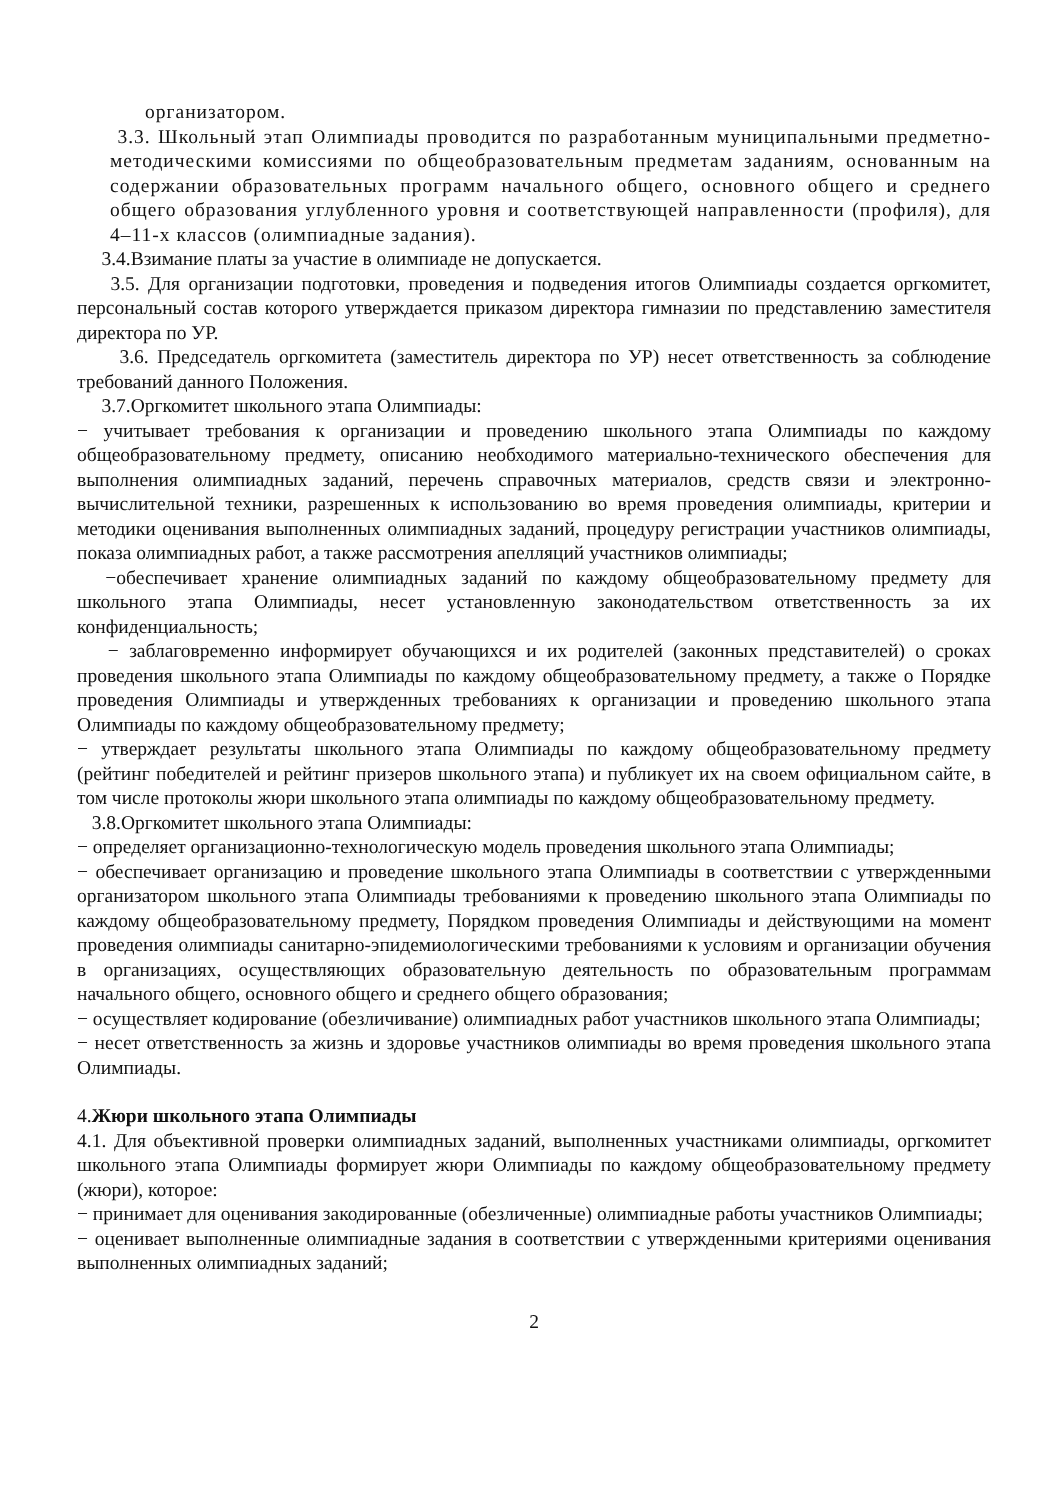организатором.
3.3. Школьный этап Олимпиады проводится по разработанным муниципальными предметно-методическими комиссиями по общеобразовательным предметам заданиям, основанным на содержании образовательных программ начального общего, основного общего и среднего общего образования углубленного уровня и соответствующей направленности (профиля), для 4–11-х классов (олимпиадные задания).
3.4.Взимание платы за участие в олимпиаде не допускается.
3.5. Для организации подготовки, проведения и подведения итогов Олимпиады создается оргкомитет, персональный состав которого утверждается приказом директора гимназии по представлению заместителя директора по УР.
3.6. Председатель оргкомитета (заместитель директора по УР) несет ответственность за соблюдение требований данного Положения.
3.7.Оргкомитет школьного этапа Олимпиады:
− учитывает требования к организации и проведению школьного этапа Олимпиады по каждому общеобразовательному предмету, описанию необходимого материально-технического обеспечения для выполнения олимпиадных заданий, перечень справочных материалов, средств связи и электронно-вычислительной техники, разрешенных к использованию во время проведения олимпиады, критерии и методики оценивания выполненных олимпиадных заданий, процедуру регистрации участников олимпиады, показа олимпиадных работ, а также рассмотрения апелляций участников олимпиады;
−обеспечивает хранение олимпиадных заданий по каждому общеобразовательному предмету для школьного этапа Олимпиады, несет установленную законодательством ответственность за их конфиденциальность;
− заблаговременно информирует обучающихся и их родителей (законных представителей) о сроках проведения школьного этапа Олимпиады по каждому общеобразовательному предмету, а также о Порядке проведения Олимпиады и утвержденных требованиях к организации и проведению школьного этапа Олимпиады по каждому общеобразовательному предмету;
− утверждает результаты школьного этапа Олимпиады по каждому общеобразовательному предмету (рейтинг победителей и рейтинг призеров школьного этапа) и публикует их на своем официальном сайте, в том числе протоколы жюри школьного этапа олимпиады по каждому общеобразовательному предмету.
3.8.Оргкомитет школьного этапа Олимпиады:
− определяет организационно-технологическую модель проведения школьного этапа Олимпиады;
− обеспечивает организацию и проведение школьного этапа Олимпиады в соответствии с утвержденными организатором школьного этапа Олимпиады требованиями к проведению школьного этапа Олимпиады по каждому общеобразовательному предмету, Порядком проведения Олимпиады и действующими на момент проведения олимпиады санитарно-эпидемиологическими требованиями к условиям и организации обучения в организациях, осуществляющих образовательную деятельность по образовательным программам начального общего, основного общего и среднего общего образования;
− осуществляет кодирование (обезличивание) олимпиадных работ участников школьного этапа Олимпиады;
− несет ответственность за жизнь и здоровье участников олимпиады во время проведения школьного этапа Олимпиады.
4.Жюри школьного этапа Олимпиады
4.1. Для объективной проверки олимпиадных заданий, выполненных участниками олимпиады, оргкомитет школьного этапа Олимпиады формирует жюри Олимпиады по каждому общеобразовательному предмету (жюри), которое:
− принимает для оценивания закодированные (обезличенные) олимпиадные работы участников Олимпиады;
− оценивает выполненные олимпиадные задания в соответствии с утвержденными критериями оценивания выполненных олимпиадных заданий;
2